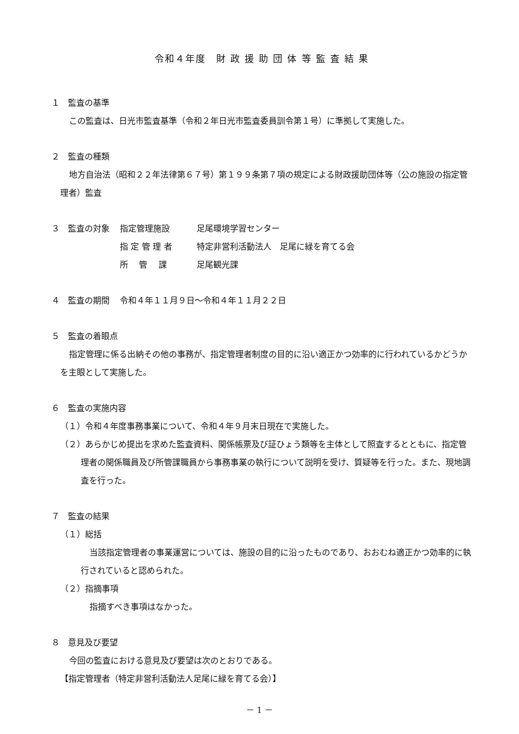令和４年度　財 政 援 助 団 体 等 監 査 結 果
１　監査の基準
この監査は、日光市監査基準（令和２年日光市監査委員訓令第１号）に準拠して実施した。
２　監査の種類
地方自治法（昭和２２年法律第６７号）第１９９条第７項の規定による財政援助団体等（公の施設の指定管理者）監査
３　監査の対象 指定管理施設 足尾環境学習センター
指 定 管 理 者 特定非営利活動法人　足尾に緑を育てる会
所　 管　 課 足尾観光課
４　監査の期間 令和４年１１月９日～令和４年１１月２２日
５　監査の着眼点
指定管理に係る出納その他の事務が、指定管理者制度の目的に沿い適正かつ効率的に行われているかどうかを主眼として実施した。
６　監査の実施内容
（１）令和４年度事務事業について、令和４年９月末日現在で実施した。
（２）あらかじめ提出を求めた監査資料、関係帳票及び証ひょう類等を主体として照査するとともに、指定管理者の関係職員及び所管課職員から事務事業の執行について説明を受け、質疑等を行った。また、現地調査を行った。
７　監査の結果
（１）総括
当該指定管理者の事業運営については、施設の目的に沿ったものであり、おおむね適正かつ効率的に執行されていると認められた。
（２）指摘事項
指摘すべき事項はなかった。
８　意見及び要望
今回の監査における意見及び要望は次のとおりである。
【指定管理者（特定非営利活動法人足尾に緑を育てる会）】
－ 1 －